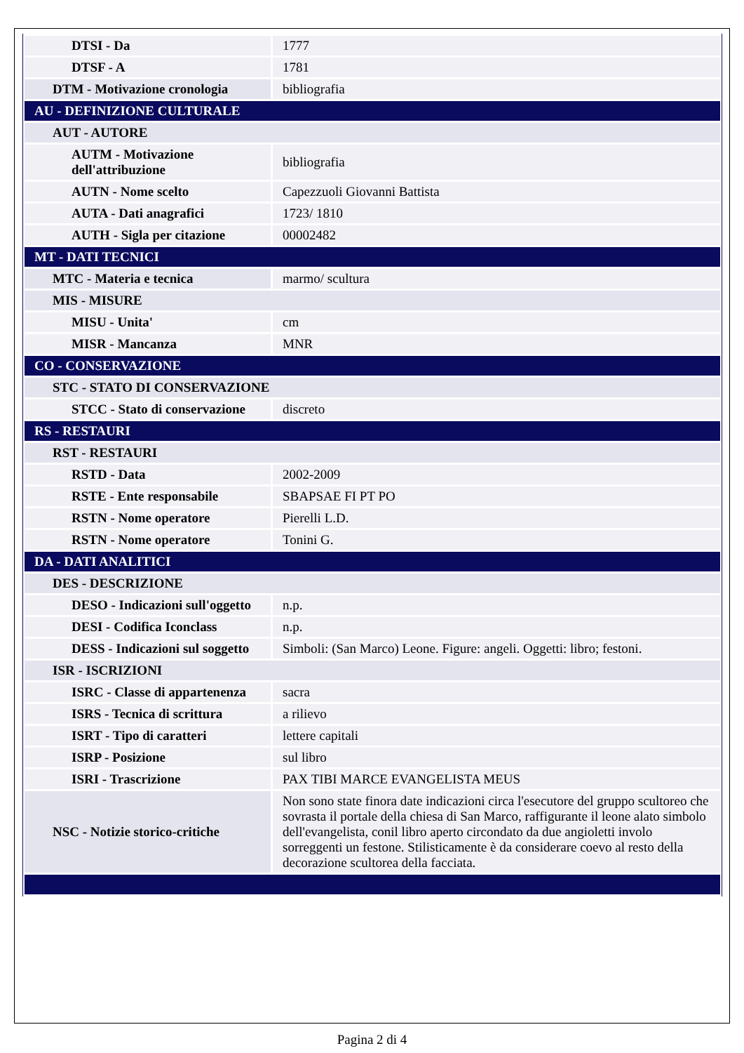| DTSI - Da | 1777 |
| DTSF - A | 1781 |
| DTM - Motivazione cronologia | bibliografia |
| AU - DEFINIZIONE CULTURALE | |
| AUT - AUTORE | |
| AUTM - Motivazione dell'attribuzione | bibliografia |
| AUTN - Nome scelto | Capezzuoli Giovanni Battista |
| AUTA - Dati anagrafici | 1723/ 1810 |
| AUTH - Sigla per citazione | 00002482 |
| MT - DATI TECNICI | |
| MTC - Materia e tecnica | marmo/ scultura |
| MIS - MISURE | |
| MISU - Unita' | cm |
| MISR - Mancanza | MNR |
| CO - CONSERVAZIONE | |
| STC - STATO DI CONSERVAZIONE | |
| STCC - Stato di conservazione | discreto |
| RS - RESTAURI | |
| RST - RESTAURI | |
| RSTD - Data | 2002-2009 |
| RSTE - Ente responsabile | SBAPSAE FI PT PO |
| RSTN - Nome operatore | Pierelli L.D. |
| RSTN - Nome operatore | Tonini G. |
| DA - DATI ANALITICI | |
| DES - DESCRIZIONE | |
| DESO - Indicazioni sull'oggetto | n.p. |
| DESI - Codifica Iconclass | n.p. |
| DESS - Indicazioni sul soggetto | Simboli: (San Marco) Leone. Figure: angeli. Oggetti: libro; festoni. |
| ISR - ISCRIZIONI | |
| ISRC - Classe di appartenenza | sacra |
| ISRS - Tecnica di scrittura | a rilievo |
| ISRT - Tipo di caratteri | lettere capitali |
| ISRP - Posizione | sul libro |
| ISRI - Trascrizione | PAX TIBI MARCE EVANGELISTA MEUS |
| NSC - Notizie storico-critiche | Non sono state finora date indicazioni circa l'esecutore del gruppo scultoreo che sovrasta il portale della chiesa di San Marco, raffigurante il leone alato simbolo dell'evangelista, conil libro aperto circondato da due angioletti involo sorreggenti un festone. Stilisticamente è da considerare coevo al resto della decorazione scultorea della facciata. |
Pagina 2 di 4